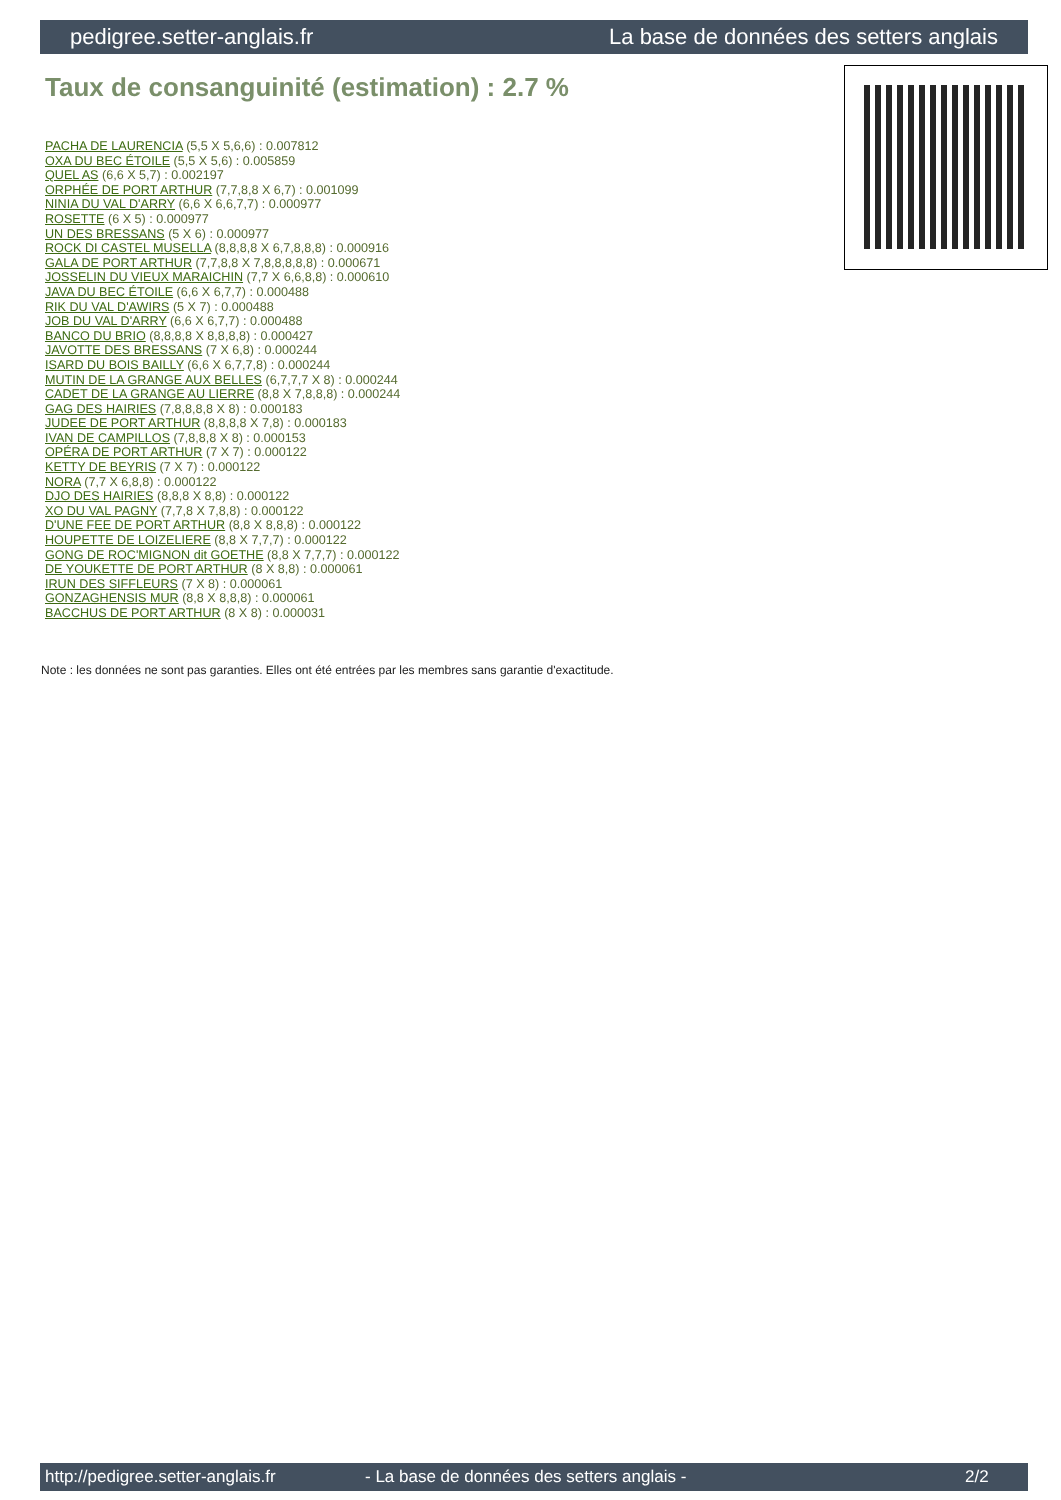pedigree.setter-anglais.fr La base de données des setters anglais
Taux de consanguinité (estimation) : 2.7 %
PACHA DE LAURENCIA (5,5 X 5,6,6) : 0.007812
OXA DU BEC ÉTOILE (5,5 X 5,6) : 0.005859
QUEL AS (6,6 X 5,7) : 0.002197
ORPHÉE DE PORT ARTHUR (7,7,8,8 X 6,7) : 0.001099
NINIA DU VAL D'ARRY (6,6 X 6,6,7,7) : 0.000977
ROSETTE (6 X 5) : 0.000977
UN DES BRESSANS (5 X 6) : 0.000977
ROCK DI CASTEL MUSELLA (8,8,8,8 X 6,7,8,8,8) : 0.000916
GALA DE PORT ARTHUR (7,7,8,8 X 7,8,8,8,8,8) : 0.000671
JOSSELIN DU VIEUX MARAICHIN (7,7 X 6,6,8,8) : 0.000610
JAVA DU BEC ÉTOILE (6,6 X 6,7,7) : 0.000488
RIK DU VAL D'AWIRS (5 X 7) : 0.000488
JOB DU VAL D'ARRY (6,6 X 6,7,7) : 0.000488
BANCO DU BRIO (8,8,8,8 X 8,8,8,8) : 0.000427
JAVOTTE DES BRESSANS (7 X 6,8) : 0.000244
ISARD DU BOIS BAILLY (6,6 X 6,7,7,8) : 0.000244
MUTIN DE LA GRANGE AUX BELLES (6,7,7,7 X 8) : 0.000244
CADET DE LA GRANGE AU LIERRE (8,8 X 7,8,8,8) : 0.000244
GAG DES HAIRIES (7,8,8,8,8 X 8) : 0.000183
JUDEE DE PORT ARTHUR (8,8,8,8 X 7,8) : 0.000183
IVAN DE CAMPILLOS (7,8,8,8 X 8) : 0.000153
OPÉRA DE PORT ARTHUR (7 X 7) : 0.000122
KETTY DE BEYRIS (7 X 7) : 0.000122
NORA (7,7 X 6,8,8) : 0.000122
DJO DES HAIRIES (8,8,8 X 8,8) : 0.000122
XO DU VAL PAGNY (7,7,8 X 7,8,8) : 0.000122
D'UNE FEE DE PORT ARTHUR (8,8 X 8,8,8) : 0.000122
HOUPETTE DE LOIZELIERE (8,8 X 7,7,7) : 0.000122
GONG DE ROC'MIGNON dit GOETHE (8,8 X 7,7,7) : 0.000122
DE YOUKETTE DE PORT ARTHUR (8 X 8,8) : 0.000061
IRUN DES SIFFLEURS (7 X 8) : 0.000061
GONZAGHENSIS MUR (8,8 X 8,8,8) : 0.000061
BACCHUS DE PORT ARTHUR (8 X 8) : 0.000031
Note : les données ne sont pas garanties. Elles ont été entrées par les membres sans garantie d'exactitude.
http://pedigree.setter-anglais.fr - La base de données des setters anglais - 2/2